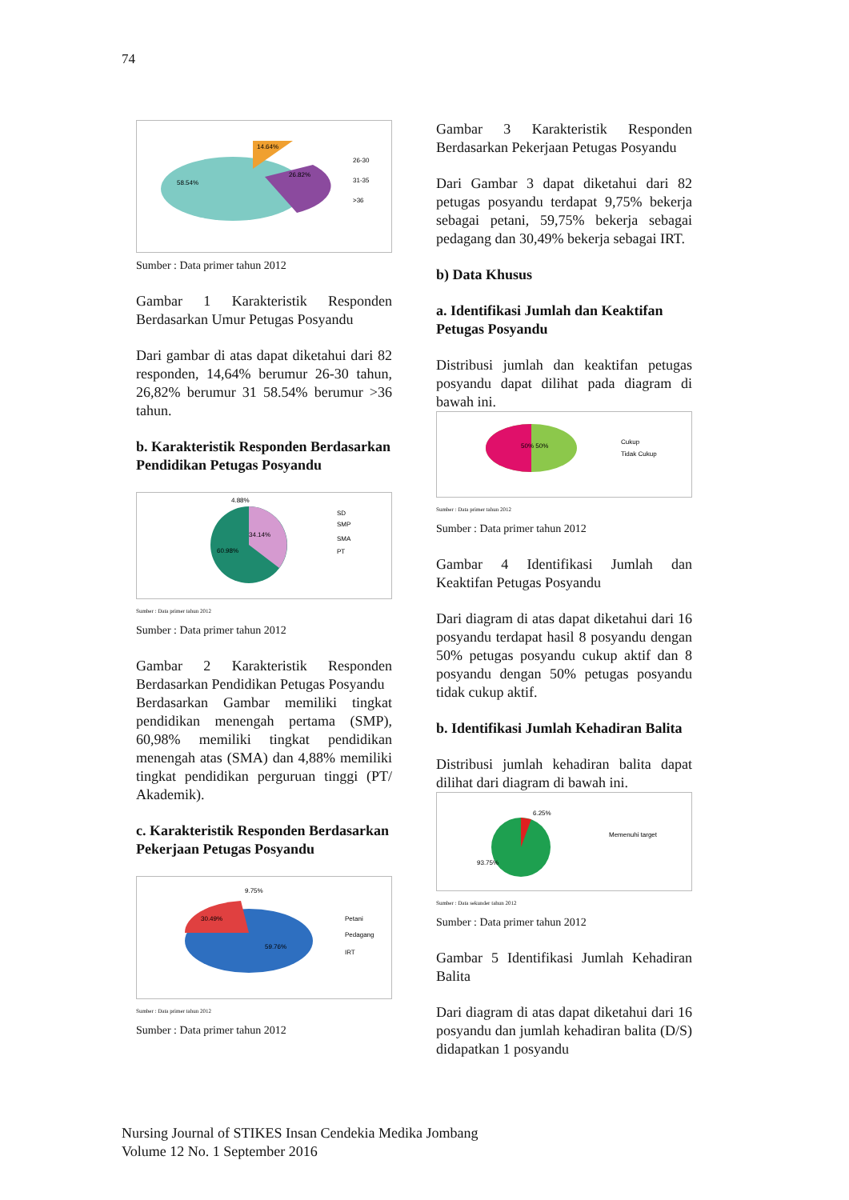74
58.54%
14.64%
26.82%
26-30
31-35
>36
Sumber : Data primer tahun 2012
Gambar 1 Karakteristik Responden Berdasarkan Umur Petugas Posyandu
Dari gambar di atas dapat diketahui dari 82 responden, 14,64% berumur 26-30 tahun, 26,82% berumur 31 58.54% berumur >36 tahun.
b. Karakteristik Responden Berdasarkan Pendidikan Petugas Posyandu
4.88%
34.14%
60.98%
SD
SMP
SMA
PT
Sumber : Data primer tahun 2012
Sumber : Data primer tahun 2012
Gambar 2 Karakteristik Responden Berdasarkan Pendidikan Petugas Posyandu
Berdasarkan Gambar memiliki tingkat pendidikan menengah pertama (SMP), 60,98% memiliki tingkat pendidikan menengah atas (SMA) dan 4,88% memiliki tingkat pendidikan perguruan tinggi (PT/ Akademik).
c. Karakteristik Responden Berdasarkan Pekerjaan Petugas Posyandu
9.75%
30.49%
59.76%
Petani
Pedagang
IRT
Sumber : Data primer tahun 2012
Sumber : Data primer tahun 2012
Gambar 3 Karakteristik Responden Berdasarkan Pekerjaan Petugas Posyandu
Dari Gambar 3 dapat diketahui dari 82 petugas posyandu terdapat 9,75% bekerja sebagai petani, 59,75% bekerja sebagai pedagang dan 30,49% bekerja sebagai IRT.
b) Data Khusus
a. Identifikasi Jumlah dan Keaktifan Petugas Posyandu
Distribusi jumlah dan keaktifan petugas posyandu dapat dilihat pada diagram di bawah ini.
50% 50%
Cukup
Tidak Cukup
Sumber : Data primer tahun 2012
Sumber : Data primer tahun 2012
Gambar 4 Identifikasi Jumlah dan Keaktifan Petugas Posyandu
Dari diagram di atas dapat diketahui dari 16 posyandu terdapat hasil 8 posyandu dengan 50% petugas posyandu cukup aktif dan 8 posyandu dengan 50% petugas posyandu tidak cukup aktif.
b. Identifikasi Jumlah Kehadiran Balita
Distribusi jumlah kehadiran balita dapat dilihat dari diagram di bawah ini.
6.25%
93.75%
Memenuhi target
Sumber : Data sekunder tahun 2012
Sumber : Data primer tahun 2012
Gambar 5 Identifikasi Jumlah Kehadiran Balita
Dari diagram di atas dapat diketahui dari 16 posyandu dan jumlah kehadiran balita (D/S) didapatkan 1 posyandu
Nursing Journal of STIKES Insan Cendekia Medika Jombang
Volume 12 No. 1 September 2016